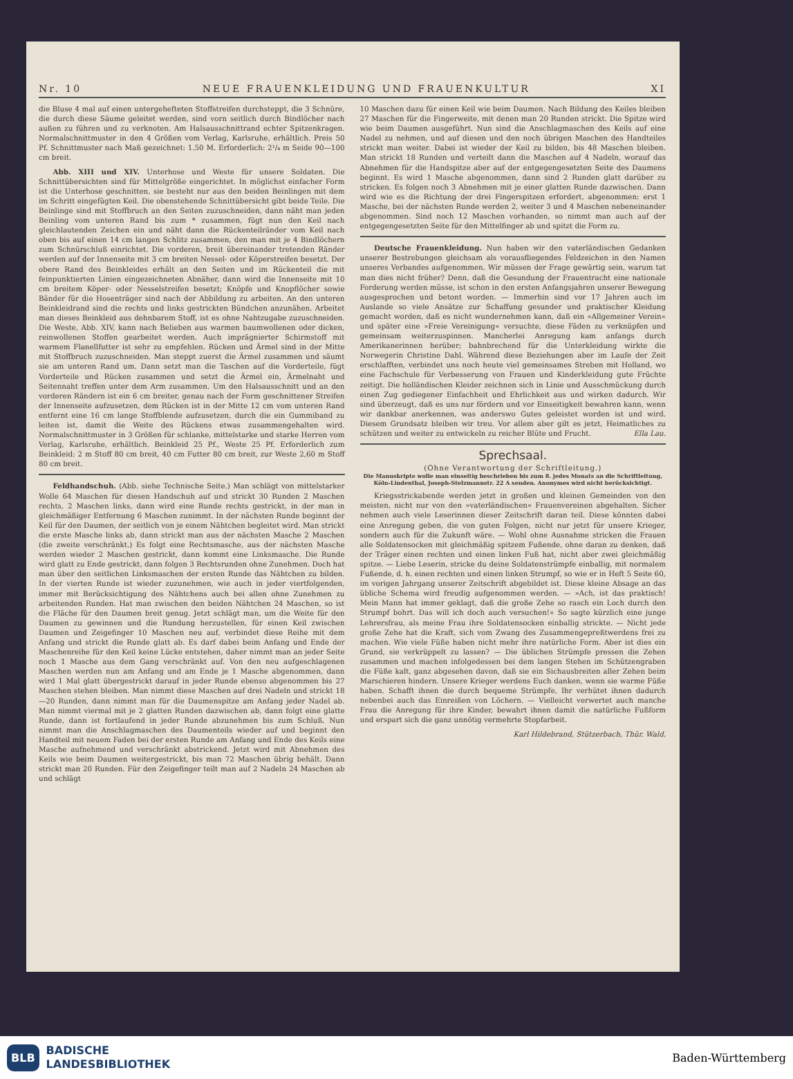Nr. 10 NEUE FRAUENKLEIDUNG UND FRAUENKULTUR XI
die Bluse 4 mal auf einen untergehefteten Stoffstreifen durchsteppt, die 3 Schnüre, die durch diese Säume geleitet werden, sind vorn seitlich durch Bindlöcher nach außen zu führen und zu verknoten. Am Halsausschnittrand echter Spitzenkragen. Normalschnittmuster in den 4 Größen vom Verlag, Karlsruhe, erhältlich. Preis 50 Pf. Schnittmuster nach Maß gezeichnet: 1.50 M. Erforderlich: 2¹/₄ m Seide 90—100 cm breit.
Abb. XIII und XIV. Unterhose und Weste für unsere Soldaten. Die Schnittübersichten sind für Mittelgröße eingerichtet. In möglichst einfacher Form ist die Unterhose geschnitten, sie besteht nur aus den beiden Beinlingen mit dem im Schritt eingefügten Keil. Die obenstehende Schnittübersicht gibt beide Teile. Die Beinlinge sind mit Stoffbruch an den Seiten zuzuschneiden, dann näht man jeden Beinling vom unteren Rand bis zum * zusammen, fügt nun den Keil nach gleichlautenden Zeichen ein und näht dann die Rückenteilränder vom Keil nach oben bis auf einen 14 cm langen Schlitz zusammen, den man mit je 4 Bindlöchern zum Schnürschluß einrichtet. Die vorderen, breit übereinander tretenden Ränder werden auf der Innenseite mit 3 cm breiten Nessel- oder Köperstreifen besetzt. Der obere Rand des Beinkleides erhält an den Seiten und im Rückenteil die mit feinpunktierten Linien eingezeichneten Abnäher, dann wird die Innenseite mit 10 cm breitem Köper- oder Nesselstreifen besetzt; Knöpfe und Knopflöcher sowie Bänder für die Hosenträger sind nach der Abbildung zu arbeiten. An den unteren Beinkleidrand sind die rechts und links gestrickten Bündchen anzunähen. Arbeitet man dieses Beinkleid aus dehnbarem Stoff, ist es ohne Nahtzugabe zuzuschneiden. Die Weste, Abb. XIV, kann nach Belieben aus warmen baumwollenen oder dicken, reinwollenen Stoffen gearbeitet werden. Auch imprägnierter Schirmstoff mit warmem Flanellfutter ist sehr zu empfehlen. Rücken und Ärmel sind in der Mitte mit Stoffbruch zuzuschneiden. Man steppt zuerst die Ärmel zusammen und säumt sie am unteren Rand um. Dann setzt man die Taschen auf die Vorderteile, fügt Vorderteile und Rücken zusammen und setzt die Ärmel ein, Ärmelnaht und Seitennaht treffen unter dem Arm zusammen. Um den Halsausschnitt und an den vorderen Rändern ist ein 6 cm breiter, genau nach der Form geschnittener Streifen der Innenseite aufzusetzen, dem Rücken ist in der Mitte 12 cm vom unteren Rand entfernt eine 16 cm lange Stoffblende aufzusetzen, durch die ein Gummiband zu leiten ist, damit die Weite des Rückens etwas zusammengehalten wird. Normalschnittmuster in 3 Größen für schlanke, mittelstarke und starke Herren vom Verlag, Karlsruhe, erhältlich. Beinkleid 25 Pf., Weste 25 Pf. Erforderlich zum Beinkleid: 2 m Stoff 80 cm breit, 40 cm Futter 80 cm breit, zur Weste 2,60 m Stoff 80 cm breit.
Feldhandschuh. (Abb. siehe Technische Seite.) Man schlägt von mittelstarker Wolle 64 Maschen für diesen Handschuh auf und strickt 30 Runden 2 Maschen rechts, 2 Maschen links, dann wird eine Runde rechts gestrickt, in der man in gleichmäßiger Entfernung 6 Maschen zunimmt. In der nächsten Runde beginnt der Keil für den Daumen, der seitlich von je einem Nähtchen begleitet wird. Man strickt die erste Masche links ab, dann strickt man aus der nächsten Masche 2 Maschen (die zweite verschränkt.) Es folgt eine Rechtsmasche, aus der nächsten Masche werden wieder 2 Maschen gestrickt, dann kommt eine Linksmasche. Die Runde wird glatt zu Ende gestrickt, dann folgen 3 Rechtsrunden ohne Zunehmen. Doch hat man über den seitlichen Linksmaschen der ersten Runde das Nähtchen zu bilden. In der vierten Runde ist wieder zuzunehmen, wie auch in jeder viertfolgenden, immer mit Berücksichtigung des Nähtchens auch bei allen ohne Zunehmen zu arbeitenden Runden. Hat man zwischen den beiden Nähtchen 24 Maschen, so ist die Fläche für den Daumen breit genug. Jetzt schlägt man, um die Weite für den Daumen zu gewinnen und die Rundung herzustellen, für einen Keil zwischen Daumen und Zeigefinger 10 Maschen neu auf, verbindet diese Reihe mit dem Anfang und strickt die Runde glatt ab. Es darf dabei beim Anfang und Ende der Maschenreihe für den Keil keine Lücke entstehen, daher nimmt man an jeder Seite noch 1 Masche aus dem Gang verschränkt auf. Von den neu aufgeschlagenen Maschen werden nun am Anfang und am Ende je 1 Masche abgenommen, dann wird 1 Mal glatt übergestrickt darauf in jeder Runde ebenso abgenommen bis 27 Maschen stehen bleiben. Man nimmt diese Maschen auf drei Nadeln und strickt 18—20 Runden, dann nimmt man für die Daumenspitze am Anfang jeder Nadel ab. Man nimmt viermal mit je 2 glatten Runden dazwischen ab, dann folgt eine glatte Runde, dann ist fortlaufend in jeder Runde abzunehmen bis zum Schluß. Nun nimmt man die Anschlagmaschen des Daumenteils wieder auf und beginnt den Handteil mit neuem Faden bei der ersten Runde am Anfang und Ende des Keils eine Masche aufnehmend und verschränkt abstrickend. Jetzt wird mit Abnehmen des Keils wie beim Daumen weitergestrickt, bis man 72 Maschen übrig behält. Dann strickt man 20 Runden. Für den Zeigefinger teilt man auf 2 Nadeln 24 Maschen ab und schlägt
10 Maschen dazu für einen Keil wie beim Daumen. Nach Bildung des Keiles bleiben 27 Maschen für die Fingerweite, mit denen man 20 Runden strickt. Die Spitze wird wie beim Daumen ausgeführt. Nun sind die Anschlagmaschen des Keils auf eine Nadel zu nehmen, und auf diesen und den noch übrigen Maschen des Handteiles strickt man weiter. Dabei ist wieder der Keil zu bilden, bis 48 Maschen bleiben. Man strickt 18 Runden und verteilt dann die Maschen auf 4 Nadeln, worauf das Abnehmen für die Handspitze aber auf der entgegengesetzten Seite des Daumens beginnt. Es wird 1 Masche abgenommen, dann sind 2 Runden glatt darüber zu stricken. Es folgen noch 3 Abnehmen mit je einer glatten Runde dazwischen. Dann wird wie es die Richtung der drei Fingerspitzen erfordert, abgenommen: erst 1 Masche, bei der nächsten Runde werden 2, weiter 3 und 4 Maschen nebeneinander abgenommen. Sind noch 12 Maschen vorhanden, so nimmt man auch auf der entgegengesetzten Seite für den Mittelfinger ab und spitzt die Form zu.
Deutsche Frauenkleidung. Nun haben wir den vaterländischen Gedanken unserer Bestrebungen gleichsam als vorausfliegendes Feldzeichen in den Namen unseres Verbandes aufgenommen. Wir müssen der Frage gewärtig sein, warum tat man dies nicht früher? Denn, daß die Gesundung der Frauentracht eine nationale Forderung werden müsse, ist schon in den ersten Anfangsjahren unserer Bewegung ausgesprochen und betont worden. — Immerhin sind vor 17 Jahren auch im Auslande so viele Ansätze zur Schaffung gesunder und praktischer Kleidung gemacht worden, daß es nicht wundernehmen kann, daß ein »Allgemeiner Verein« und später eine »Freie Vereinigung« versuchte, diese Fäden zu verknüpfen und gemeinsam weiterzuspinnen. Mancherlei Anregung kam anfangs durch Amerikanerinnen herüber; bahnbrechend für die Unterkleidung wirkte die Norwegerin Christine Dahl. Während diese Beziehungen aber im Laufe der Zeit erschlafften, verbindet uns noch heute viel gemeinsames Streben mit Holland, wo eine Fachschule für Verbesserung von Frauen und Kinderkleidung gute Früchte zeitigt. Die holländischen Kleider zeichnen sich in Linie und Ausschmückung durch einen Zug gediegener Einfachheit und Ehrlichkeit aus und wirken dadurch. Wir sind überzeugt, daß es uns nur fördern und vor Einseitigkeit bewahren kann, wenn wir dankbar anerkennen, was anderswo Gutes geleistet worden ist und wird. Diesem Grundsatz bleiben wir treu. Vor allem aber gilt es jetzt, Heimatliches zu schützen und weiter zu entwickeln zu reicher Blüte und Frucht. Ella Lau.
Sprechsaal.
(Ohne Verantwortung der Schriftleitung.)
Die Manuskripte wolle man einseitig beschrieben bis zum 8. jedes Monats an die Schriftleitung, Köln-Lindenthal, Joseph-Stelzmannstr. 22 A senden. Anonymes wird nicht berücksichtigt.
Kriegsstrickabende werden jetzt in großen und kleinen Gemeinden von den meisten, nicht nur von den »vaterländischen« Frauenvereinen abgehalten. Sicher nehmen auch viele Leserinnen dieser Zeitschrift daran teil. Diese könnten dabei eine Anregung geben, die von guten Folgen, nicht nur jetzt für unsere Krieger, sondern auch für die Zukunft wäre. — Wohl ohne Ausnahme stricken die Frauen alle Soldatensocken mit gleichmäßig spitzem Fußende, ohne daran zu denken, daß der Träger einen rechten und einen linken Fuß hat, nicht aber zwei gleichmäßig spitze. — Liebe Leserin, stricke du deine Soldatenstrümpfe einballig, mit normalem Fußende, d. h. einen rechten und einen linken Strumpf, so wie er in Heft 5 Seite 60, im vorigen Jahrgang unserer Zeitschrift abgebildet ist. Diese kleine Absage an das übliche Schema wird freudig aufgenommen werden. — »Ach, ist das praktisch! Mein Mann hat immer geklagt, daß die große Zehe so rasch ein Loch durch den Strumpf bohrt. Das will ich doch auch versuchen!« So sagte kürzlich eine junge Lehrersfrau, als meine Frau ihre Soldatensocken einballig strickte. — Nicht jede große Zehe hat die Kraft, sich vom Zwang des Zusammengepreßtwerdens frei zu machen. Wie viele Füße haben nicht mehr ihre natürliche Form. Aber ist dies ein Grund, sie verkrüppelt zu lassen? — Die üblichen Strümpfe pressen die Zehen zusammen und machen infolgedessen bei dem langen Stehen im Schützengraben die Füße kalt, ganz abgesehen davon, daß sie ein Sichausbreiten aller Zehen beim Marschieren hindern. Unsere Krieger werdens Euch danken, wenn sie warme Füße haben. Schafft ihnen die durch bequeme Strümpfe, Ihr verhütet ihnen dadurch nebenbei auch das Einreißen von Löchern. — Vielleicht verwertet auch manche Frau die Anregung für ihre Kinder, bewahrt ihnen damit die natürliche Fußform und erspart sich die ganz unnötig vermehrte Stopfarbeit.
Karl Hildebrand, Stützerbach, Thür. Wald.
BLB BADISCHE
LANDESBIBLIOTHEK
Baden-Württemberg